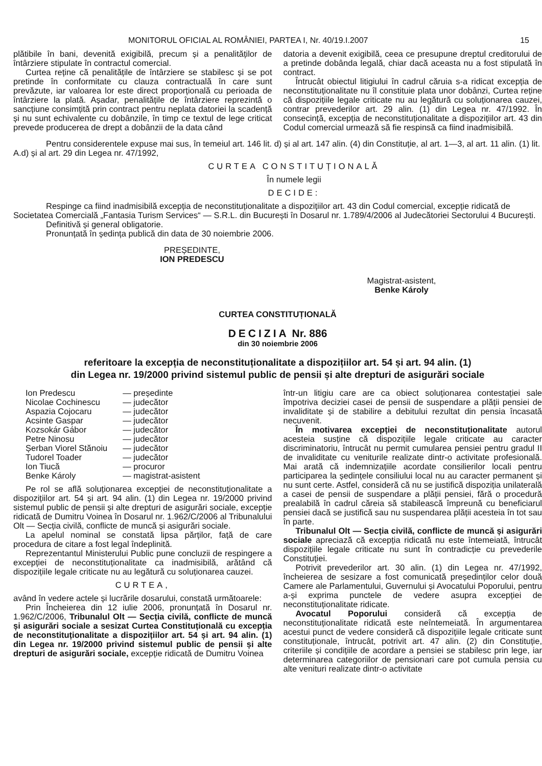MONITORUL OFICIAL AL ROMÂNIEI, PARTEA I, Nr. 40/19.I.2007 15
plătibile în bani, devenită exigibilă, precum și a penalităților de întârziere stipulate în contractul comercial.
Curtea reține că penalitățile de întârziere se stabilesc și se pot pretinde în conformitate cu clauza contractuală în care sunt prevăzute, iar valoarea lor este direct proporțională cu perioada de întârziere la plată. Așadar, penalitățile de întârziere reprezintă o sancțiune consimțită prin contract pentru neplata datoriei la scadență și nu sunt echivalente cu dobânzile, în timp ce textul de lege criticat prevede producerea de drept a dobânzii de la data când
datoria a devenit exigibilă, ceea ce presupune dreptul creditorului de a pretinde dobânda legală, chiar dacă aceasta nu a fost stipulată în contract.
Întrucât obiectul litigiului în cadrul căruia s-a ridicat excepția de neconstituționalitate nu îl constituie plata unor dobânzi, Curtea reține că dispozițiile legale criticate nu au legătură cu soluționarea cauzei, contrar prevederilor art. 29 alin. (1) din Legea nr. 47/1992. În consecință, excepția de neconstituționalitate a dispozițiilor art. 43 din Codul comercial urmează să fie respinsă ca fiind inadmisibilă.
Pentru considerentele expuse mai sus, în temeiul art. 146 lit. d) și al art. 147 alin. (4) din Constituție, al art. 1—3, al art. 11 alin. (1) lit. A.d) și al art. 29 din Legea nr. 47/1992,
CURTEA CONSTITUȚIONALĂ
În numele legii
DECIDE:
Respinge ca fiind inadmisibilă excepția de neconstituționalitate a dispozițiilor art. 43 din Codul comercial, excepție ridicată de Societatea Comercială „Fantasia Turism Services“ — S.R.L. din București în Dosarul nr. 1.789/4/2006 al Judecătoriei Sectorului 4 București.
Definitivă și general obligatorie.
Pronunțată în ședința publică din data de 30 noiembrie 2006.
PREȘEDINTE,
ION PREDESCU
Magistrat-asistent,
Benke Károly
CURTEA CONSTITUȚIONALĂ
DECIZIA Nr. 886
din 30 noiembrie 2006
referitoare la excepția de neconstituționalitate a dispozițiilor art. 54 și art. 94 alin. (1)
din Legea nr. 19/2000 privind sistemul public de pensii și alte drepturi de asigurări sociale
| Ion Predescu | — președinte |
| Nicolae Cochinescu | — judecător |
| Aspazia Cojocaru | — judecător |
| Acsinte Gaspar | — judecător |
| Kozsokár Gábor | — judecător |
| Petre Ninosu | — judecător |
| Șerban Viorel Stănoiu | — judecător |
| Tudorel Toader | — judecător |
| Ion Tiucă | — procuror |
| Benke Károly | — magistrat-asistent |
Pe rol se află soluționarea excepției de neconstituționalitate a dispozițiilor art. 54 și art. 94 alin. (1) din Legea nr. 19/2000 privind sistemul public de pensii și alte drepturi de asigurări sociale, excepție ridicată de Dumitru Voinea în Dosarul nr. 1.962/C/2006 al Tribunalului Olt — Secția civilă, conflicte de muncă și asigurări sociale.
La apelul nominal se constată lipsa părților, față de care procedura de citare a fost legal îndeplinită.
Reprezentantul Ministerului Public pune concluzii de respingere a excepției de neconstituționalitate ca inadmisibilă, arătând că dispozițiile legale criticate nu au legătură cu soluționarea cauzei.
CURTEA,
având în vedere actele și lucrările dosarului, constată următoarele:
Prin Încheierea din 12 iulie 2006, pronunțată în Dosarul nr. 1.962/C/2006, Tribunalul Olt — Secția civilă, conflicte de muncă și asigurări sociale a sesizat Curtea Constituțională cu excepția de neconstituționalitate a dispozițiilor art. 54 și art. 94 alin. (1) din Legea nr. 19/2000 privind sistemul public de pensii și alte drepturi de asigurări sociale, excepție ridicată de Dumitru Voinea
într-un litigiu care are ca obiect soluționarea contestației sale împotriva deciziei casei de pensii de suspendare a plății pensiei de invaliditate și de stabilire a debitului rezultat din pensia încasată necuvenit.
În motivarea excepției de neconstituționalitate autorul acesteia susține că dispozițiile legale criticate au caracter discriminatoriu, întrucât nu permit cumularea pensiei pentru gradul II de invaliditate cu veniturile realizate dintr-o activitate profesională. Mai arată că indemnizațiile acordate consilierilor locali pentru participarea la ședințele consiliului local nu au caracter permanent și nu sunt certe. Astfel, consideră că nu se justifică dispoziția unilaterală a casei de pensii de suspendare a plății pensiei, fără o procedură prealabilă în cadrul căreia să stabilească împreună cu beneficiarul pensiei dacă se justifică sau nu suspendarea plății acesteia în tot sau în parte.
Tribunalul Olt — Secția civilă, conflicte de muncă și asigurări sociale apreciază că excepția ridicată nu este întemeiată, întrucât dispozițiile legale criticate nu sunt în contradicție cu prevederile Constituției.
Potrivit prevederilor art. 30 alin. (1) din Legea nr. 47/1992, încheierea de sesizare a fost comunicată președinților celor două Camere ale Parlamentului, Guvernului și Avocatului Poporului, pentru a-și exprima punctele de vedere asupra excepției de neconstituționalitate ridicate.
Avocatul Poporului consideră că excepția de neconstituționalitate ridicată este neîntemeiată. În argumentarea acestui punct de vedere consideră că dispozițiile legale criticate sunt constituționale, întrucât, potrivit art. 47 alin. (2) din Constituție, criteriile și condițiile de acordare a pensiei se stabilesc prin lege, iar determinarea categoriilor de pensionari care pot cumula pensia cu alte venituri realizate dintr-o activitate